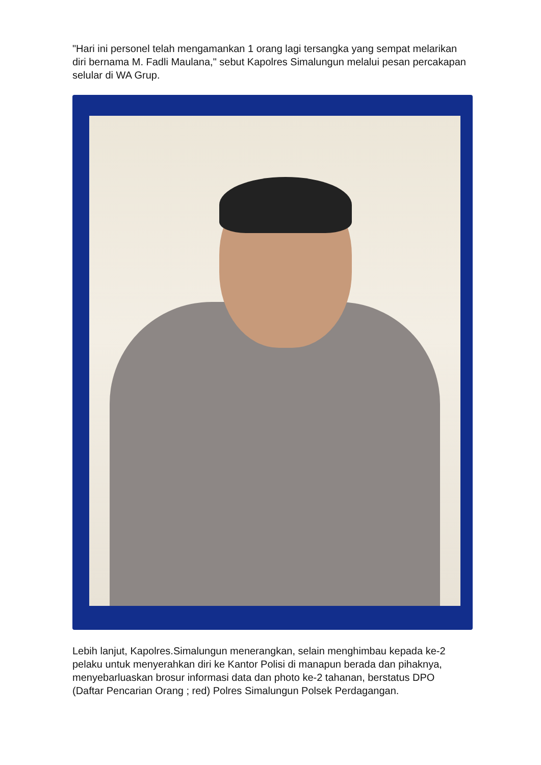"Hari ini personel telah mengamankan 1 orang lagi tersangka yang sempat melarikan diri bernama M. Fadli Maulana," sebut Kapolres Simalungun melalui pesan percakapan selular di WA Grup.
Lebih lanjut, Kapolres.Simalungun menerangkan, selain menghimbau kepada ke-2 pelaku untuk menyerahkan diri ke Kantor Polisi di manapun berada dan pihaknya, menyebarluaskan brosur informasi data dan photo ke-2 tahanan, berstatus DPO (Daftar Pencarian Orang ; red) Polres Simalungun Polsek Perdagangan.